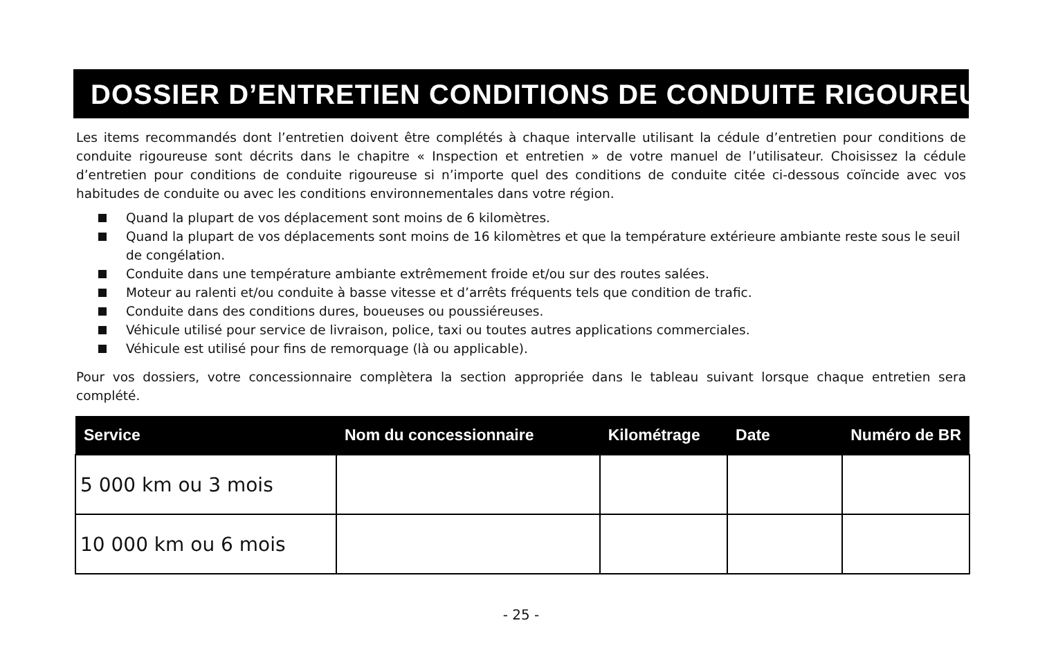DOSSIER D’ENTRETIEN CONDITIONS DE CONDUITE RIGOUREUSE
Les items recommandés dont l’entretien doivent être complétés à chaque intervalle utilisant la cédule d’entretien pour conditions de conduite rigoureuse sont décrits dans le chapitre « Inspection et entretien » de votre manuel de l’utilisateur. Choisissez la cédule d’entretien pour conditions de conduite rigoureuse si n’importe quel des conditions de conduite citée ci-dessous coïncide avec vos habitudes de conduite ou avec les conditions environnementales dans votre région.
Quand la plupart de vos déplacement sont moins de 6 kilomètres.
Quand la plupart de vos déplacements sont moins de 16 kilomètres et que la température extérieure ambiante reste sous le seuil de congélation.
Conduite dans une température ambiante extrêmement froide et/ou sur des routes salées.
Moteur au ralenti et/ou conduite à basse vitesse et d’arrêts fréquents tels que condition de trafic.
Conduite dans des conditions dures, boueuses ou poussiéreuses.
Véhicule utilisé pour service de livraison, police, taxi ou toutes autres applications commerciales.
Véhicule est utilisé pour fins de remorquage (là ou applicable).
Pour vos dossiers, votre concessionnaire complètera la section appropriée dans le tableau suivant lorsque chaque entretien sera complété.
| Service | Nom du concessionnaire | Kilométrage | Date | Numéro de BR |
| --- | --- | --- | --- | --- |
| 5 000 km ou 3 mois | | | | |
| 10 000 km ou 6 mois | | | | |
- 25 -